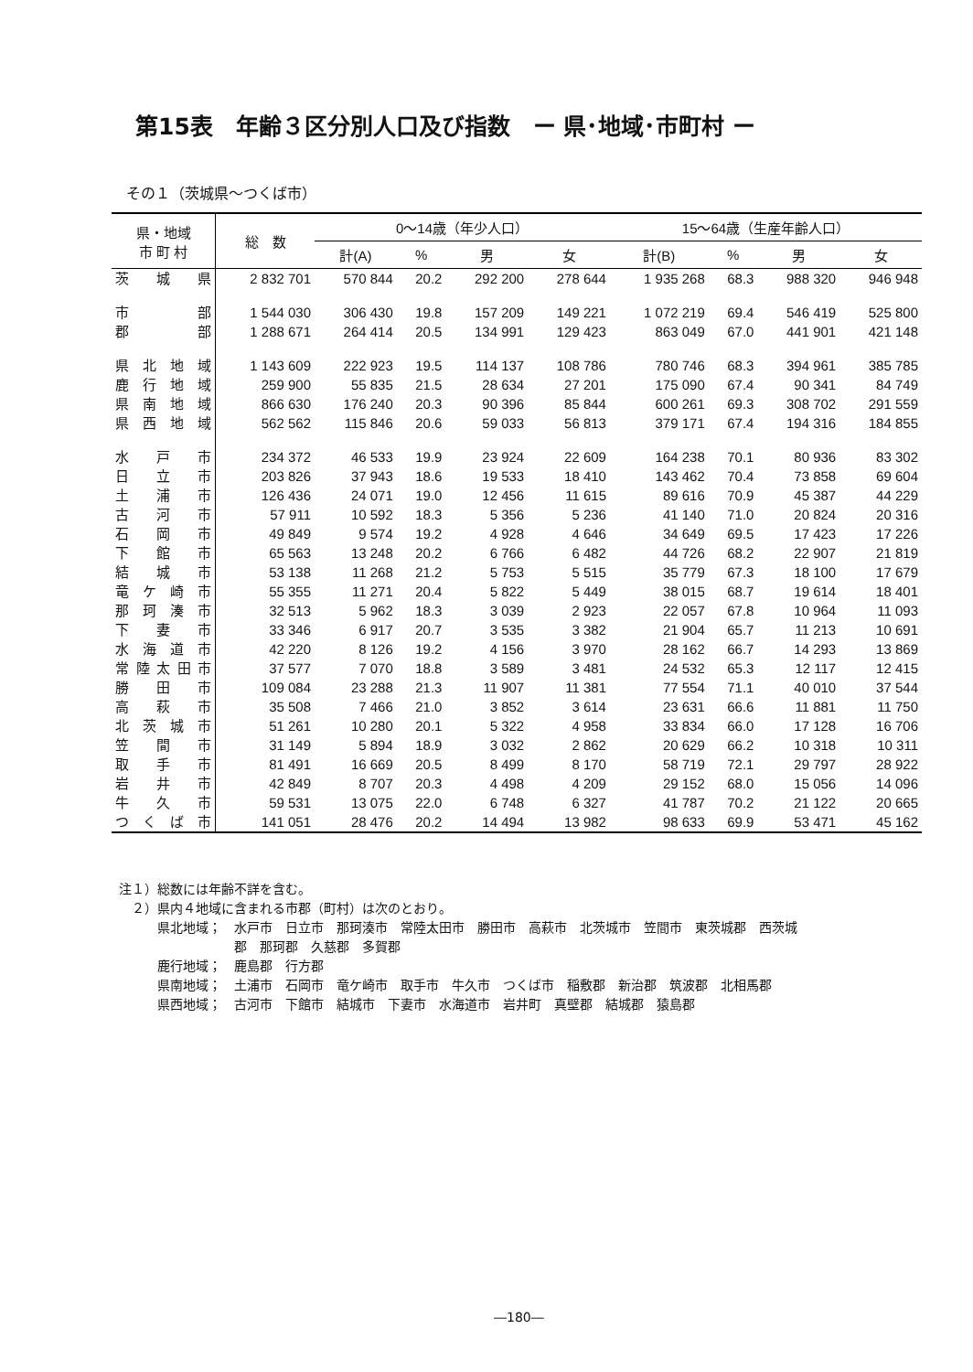第15表　年齢３区分別人口及び指数　ー 県･地域･市町村 ー
その１（茨城県～つくば市）
| 県・地域 市 町 村 | 総 数 | 0～14歳（年少人口） | | | | 15～64歳（生産年齢人口） | | | |
| --- | --- | --- | --- | --- | --- | --- | --- | --- | --- |
| | | 計(A) | % | 男 | 女 | 計(B) | % | 男 | 女 |
| 茨城県 | 2 832 701 | 570 844 | 20.2 | 292 200 | 278 644 | 1 935 268 | 68.3 | 988 320 | 946 948 |
| 市部 | 1 544 030 | 306 430 | 19.8 | 157 209 | 149 221 | 1 072 219 | 69.4 | 546 419 | 525 800 |
| 郡部 | 1 288 671 | 264 414 | 20.5 | 134 991 | 129 423 | 863 049 | 67.0 | 441 901 | 421 148 |
| 県北地域 | 1 143 609 | 222 923 | 19.5 | 114 137 | 108 786 | 780 746 | 68.3 | 394 961 | 385 785 |
| 鹿行地域 | 259 900 | 55 835 | 21.5 | 28 634 | 27 201 | 175 090 | 67.4 | 90 341 | 84 749 |
| 県南地域 | 866 630 | 176 240 | 20.3 | 90 396 | 85 844 | 600 261 | 69.3 | 308 702 | 291 559 |
| 県西地域 | 562 562 | 115 846 | 20.6 | 59 033 | 56 813 | 379 171 | 67.4 | 194 316 | 184 855 |
| 水戸市 | 234 372 | 46 533 | 19.9 | 23 924 | 22 609 | 164 238 | 70.1 | 80 936 | 83 302 |
| 日立市 | 203 826 | 37 943 | 18.6 | 19 533 | 18 410 | 143 462 | 70.4 | 73 858 | 69 604 |
| 土浦市 | 126 436 | 24 071 | 19.0 | 12 456 | 11 615 | 89 616 | 70.9 | 45 387 | 44 229 |
| 古河市 | 57 911 | 10 592 | 18.3 | 5 356 | 5 236 | 41 140 | 71.0 | 20 824 | 20 316 |
| 石岡市 | 49 849 | 9 574 | 19.2 | 4 928 | 4 646 | 34 649 | 69.5 | 17 423 | 17 226 |
| 下館市 | 65 563 | 13 248 | 20.2 | 6 766 | 6 482 | 44 726 | 68.2 | 22 907 | 21 819 |
| 結城市 | 53 138 | 11 268 | 21.2 | 5 753 | 5 515 | 35 779 | 67.3 | 18 100 | 17 679 |
| 竜ケ崎市 | 55 355 | 11 271 | 20.4 | 5 822 | 5 449 | 38 015 | 68.7 | 19 614 | 18 401 |
| 那珂湊市 | 32 513 | 5 962 | 18.3 | 3 039 | 2 923 | 22 057 | 67.8 | 10 964 | 11 093 |
| 下妻市 | 33 346 | 6 917 | 20.7 | 3 535 | 3 382 | 21 904 | 65.7 | 11 213 | 10 691 |
| 水海道市 | 42 220 | 8 126 | 19.2 | 4 156 | 3 970 | 28 162 | 66.7 | 14 293 | 13 869 |
| 常陸太田市 | 37 577 | 7 070 | 18.8 | 3 589 | 3 481 | 24 532 | 65.3 | 12 117 | 12 415 |
| 勝田市 | 109 084 | 23 288 | 21.3 | 11 907 | 11 381 | 77 554 | 71.1 | 40 010 | 37 544 |
| 高萩市 | 35 508 | 7 466 | 21.0 | 3 852 | 3 614 | 23 631 | 66.6 | 11 881 | 11 750 |
| 北茨城市 | 51 261 | 10 280 | 20.1 | 5 322 | 4 958 | 33 834 | 66.0 | 17 128 | 16 706 |
| 笠間市 | 31 149 | 5 894 | 18.9 | 3 032 | 2 862 | 20 629 | 66.2 | 10 318 | 10 311 |
| 取手市 | 81 491 | 16 669 | 20.5 | 8 499 | 8 170 | 58 719 | 72.1 | 29 797 | 28 922 |
| 岩井市 | 42 849 | 8 707 | 20.3 | 4 498 | 4 209 | 29 152 | 68.0 | 15 056 | 14 096 |
| 牛久市 | 59 531 | 13 075 | 22.0 | 6 748 | 6 327 | 41 787 | 70.2 | 21 122 | 20 665 |
| つくば市 | 141 051 | 28 476 | 20.2 | 14 494 | 13 982 | 98 633 | 69.9 | 53 471 | 45 162 |
注１）総数には年齢不詳を含む。
　２）県内４地域に含まれる市郡（町村）は次のとおり。
　　　県北地域；　水戸市　日立市　那珂湊市　常陸太田市　勝田市　高萩市　北茨城市　笠間市　東茨城郡　西茨城
　　　　　　　　　郡　那珂郡　久慈郡　多賀郡
　　　鹿行地域；　鹿島郡　行方郡
　　　県南地域；　土浦市　石岡市　竜ケ崎市　取手市　牛久市　つくば市　稲敷郡　新治郡　筑波郡　北相馬郡
　　　県西地域；　古河市　下館市　結城市　下妻市　水海道市　岩井町　真壁郡　結城郡　猿島郡
―180―